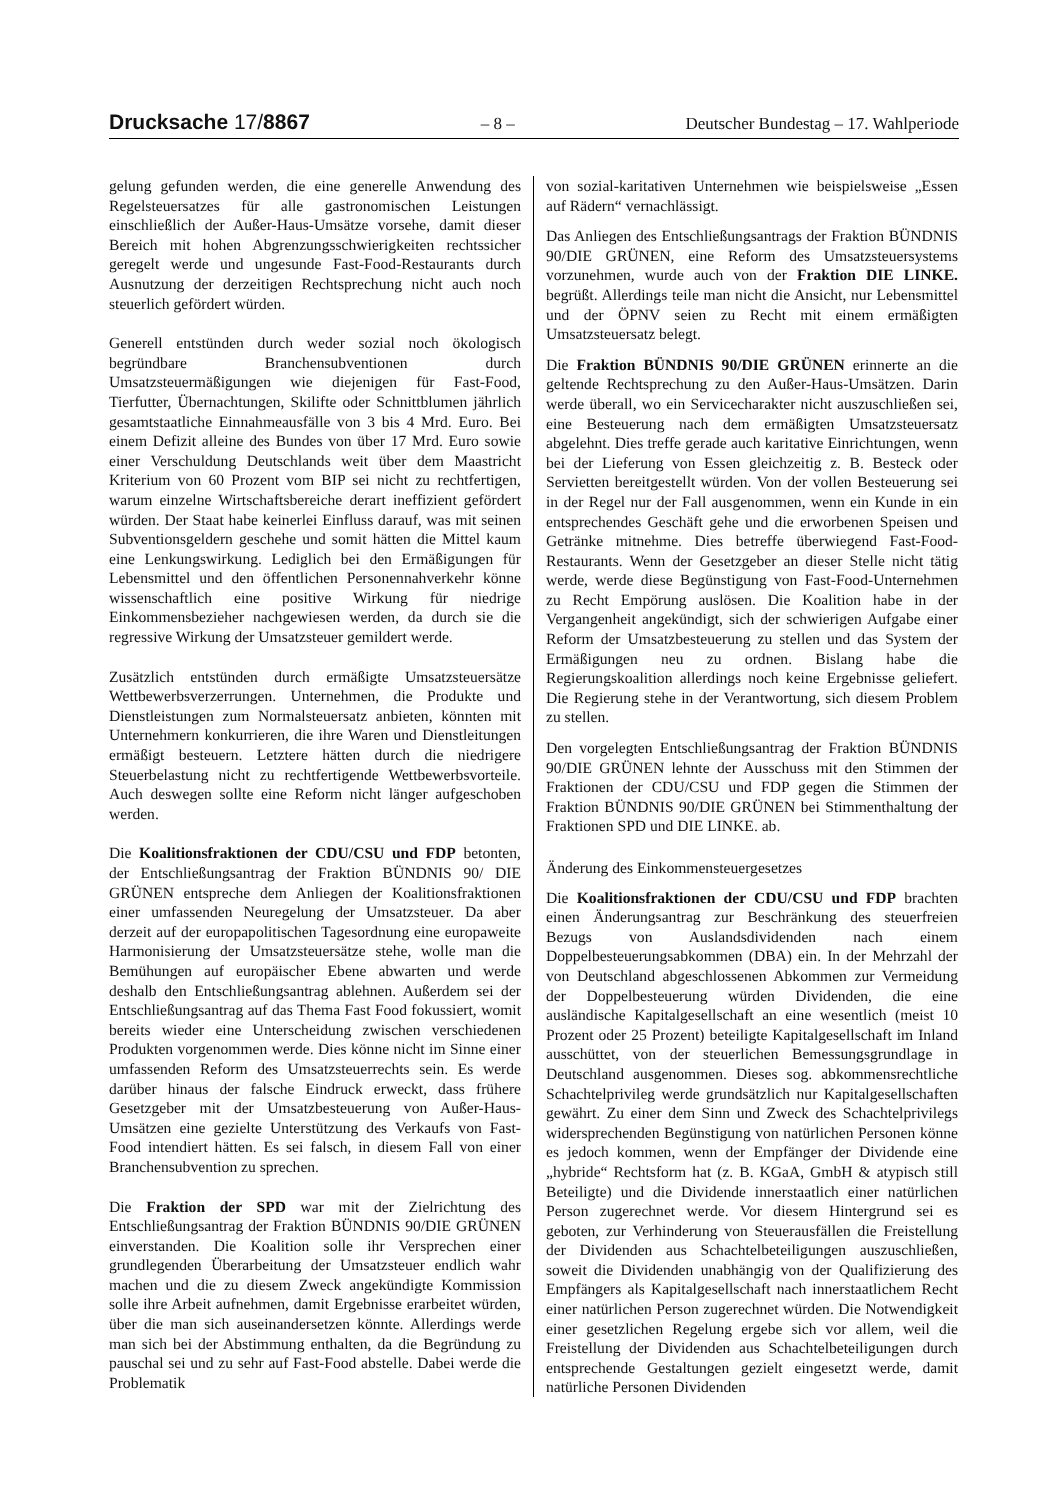Drucksache 17/8867
– 8 – Deutscher Bundestag – 17. Wahlperiode
gelung gefunden werden, die eine generelle Anwendung des Regelsteuersatzes für alle gastronomischen Leistungen einschließlich der Außer-Haus-Umsätze vorsehe, damit dieser Bereich mit hohen Abgrenzungsschwierigkeiten rechtssicher geregelt werde und ungesunde Fast-Food-Restaurants durch Ausnutzung der derzeitigen Rechtsprechung nicht auch noch steuerlich gefördert würden.
Generell entstünden durch weder sozial noch ökologisch begründbare Branchensubventionen durch Umsatzsteuermäßigungen wie diejenigen für Fast-Food, Tierfutter, Übernachtungen, Skilifte oder Schnittblumen jährlich gesamtstaatliche Einnahmeausfälle von 3 bis 4 Mrd. Euro. Bei einem Defizit alleine des Bundes von über 17 Mrd. Euro sowie einer Verschuldung Deutschlands weit über dem Maastricht Kriterium von 60 Prozent vom BIP sei nicht zu rechtfertigen, warum einzelne Wirtschaftsbereiche derart ineffizient gefördert würden. Der Staat habe keinerlei Einfluss darauf, was mit seinen Subventionsgeldern geschehe und somit hätten die Mittel kaum eine Lenkungswirkung. Lediglich bei den Ermäßigungen für Lebensmittel und den öffentlichen Personennahverkehr könne wissenschaftlich eine positive Wirkung für niedrige Einkommensbezieher nachgewiesen werden, da durch sie die regressive Wirkung der Umsatzsteuer gemildert werde.
Zusätzlich entstünden durch ermäßigte Umsatzsteuersätze Wettbewerbsverzerrungen. Unternehmen, die Produkte und Dienstleistungen zum Normalsteuersatz anbieten, könnten mit Unternehmern konkurrieren, die ihre Waren und Dienstleitungen ermäßigt besteuern. Letztere hätten durch die niedrigere Steuerbelastung nicht zu rechtfertigende Wettbewerbsvorteile. Auch deswegen sollte eine Reform nicht länger aufgeschoben werden.
Die Koalitionsfraktionen der CDU/CSU und FDP betonten, der Entschließungsantrag der Fraktion BÜNDNIS 90/ DIE GRÜNEN entspreche dem Anliegen der Koalitionsfraktionen einer umfassenden Neuregelung der Umsatzsteuer. Da aber derzeit auf der europapolitischen Tagesordnung eine europaweite Harmonisierung der Umsatzsteuersätze stehe, wolle man die Bemühungen auf europäischer Ebene abwarten und werde deshalb den Entschließungsantrag ablehnen. Außerdem sei der Entschließungsantrag auf das Thema Fast Food fokussiert, womit bereits wieder eine Unterscheidung zwischen verschiedenen Produkten vorgenommen werde. Dies könne nicht im Sinne einer umfassenden Reform des Umsatzsteuerrechts sein. Es werde darüber hinaus der falsche Eindruck erweckt, dass frühere Gesetzgeber mit der Umsatzbesteuerung von Außer-Haus-Umsätzen eine gezielte Unterstützung des Verkaufs von Fast-Food intendiert hätten. Es sei falsch, in diesem Fall von einer Branchensubvention zu sprechen.
Die Fraktion der SPD war mit der Zielrichtung des Entschließungsantrag der Fraktion BÜNDNIS 90/DIE GRÜNEN einverstanden. Die Koalition solle ihr Versprechen einer grundlegenden Überarbeitung der Umsatzsteuer endlich wahr machen und die zu diesem Zweck angekündigte Kommission solle ihre Arbeit aufnehmen, damit Ergebnisse erarbeitet würden, über die man sich auseinandersetzen könnte. Allerdings werde man sich bei der Abstimmung enthalten, da die Begründung zu pauschal sei und zu sehr auf Fast-Food abstelle. Dabei werde die Problematik
von sozial-karitativen Unternehmen wie beispielsweise „Essen auf Rädern“ vernachlässigt.
Das Anliegen des Entschließungsantrags der Fraktion BÜNDNIS 90/DIE GRÜNEN, eine Reform des Umsatzsteuersystems vorzunehmen, wurde auch von der Fraktion DIE LINKE. begrüßt. Allerdings teile man nicht die Ansicht, nur Lebensmittel und der ÖPNV seien zu Recht mit einem ermäßigten Umsatzsteuersatz belegt.
Die Fraktion BÜNDNIS 90/DIE GRÜNEN erinnerte an die geltende Rechtsprechung zu den Außer-Haus-Umsätzen. Darin werde überall, wo ein Servicecharakter nicht auszuschließen sei, eine Besteuerung nach dem ermäßigten Umsatzsteuersatz abgelehnt. Dies treffe gerade auch karitative Einrichtungen, wenn bei der Lieferung von Essen gleichzeitig z. B. Besteck oder Servietten bereitgestellt würden. Von der vollen Besteuerung sei in der Regel nur der Fall ausgenommen, wenn ein Kunde in ein entsprechendes Geschäft gehe und die erworbenen Speisen und Getränke mitnehme. Dies betreffe überwiegend Fast-Food-Restaurants. Wenn der Gesetzgeber an dieser Stelle nicht tätig werde, werde diese Begünstigung von Fast-Food-Unternehmen zu Recht Empörung auslösen. Die Koalition habe in der Vergangenheit angekündigt, sich der schwierigen Aufgabe einer Reform der Umsatzbesteuerung zu stellen und das System der Ermäßigungen neu zu ordnen. Bislang habe die Regierungskoalition allerdings noch keine Ergebnisse geliefert. Die Regierung stehe in der Verantwortung, sich diesem Problem zu stellen.
Den vorgelegten Entschließungsantrag der Fraktion BÜNDNIS 90/DIE GRÜNEN lehnte der Ausschuss mit den Stimmen der Fraktionen der CDU/CSU und FDP gegen die Stimmen der Fraktion BÜNDNIS 90/DIE GRÜNEN bei Stimmenthaltung der Fraktionen SPD und DIE LINKE. ab.
Änderung des Einkommensteuergesetzes
Die Koalitionsfraktionen der CDU/CSU und FDP brachten einen Änderungsantrag zur Beschränkung des steuerfreien Bezugs von Auslandsdividenden nach einem Doppelbesteuerungsabkommen (DBA) ein. In der Mehrzahl der von Deutschland abgeschlossenen Abkommen zur Vermeidung der Doppelbesteuerung würden Dividenden, die eine ausländische Kapitalgesellschaft an eine wesentlich (meist 10 Prozent oder 25 Prozent) beteiligte Kapitalgesellschaft im Inland ausschüttet, von der steuerlichen Bemessungsgrundlage in Deutschland ausgenommen. Dieses sog. abkommensrechtliche Schachtelprivileg werde grundsätzlich nur Kapitalgesellschaften gewährt. Zu einer dem Sinn und Zweck des Schachtelprivilegs widersprechenden Begünstigung von natürlichen Personen könne es jedoch kommen, wenn der Empfänger der Dividende eine „hybride“ Rechtsform hat (z. B. KGaA, GmbH & atypisch still Beteiligte) und die Dividende innerstaatlich einer natürlichen Person zugerechnet werde. Vor diesem Hintergrund sei es geboten, zur Verhinderung von Steuerausfällen die Freistellung der Dividenden aus Schachtelbeteiligungen auszuschließen, soweit die Dividenden unabhängig von der Qualifizierung des Empfängers als Kapitalgesellschaft nach innerstaatlichem Recht einer natürlichen Person zugerechnet würden. Die Notwendigkeit einer gesetzlichen Regelung ergebe sich vor allem, weil die Freistellung der Dividenden aus Schachtelbeteiligungen durch entsprechende Gestaltungen gezielt eingesetzt werde, damit natürliche Personen Dividenden